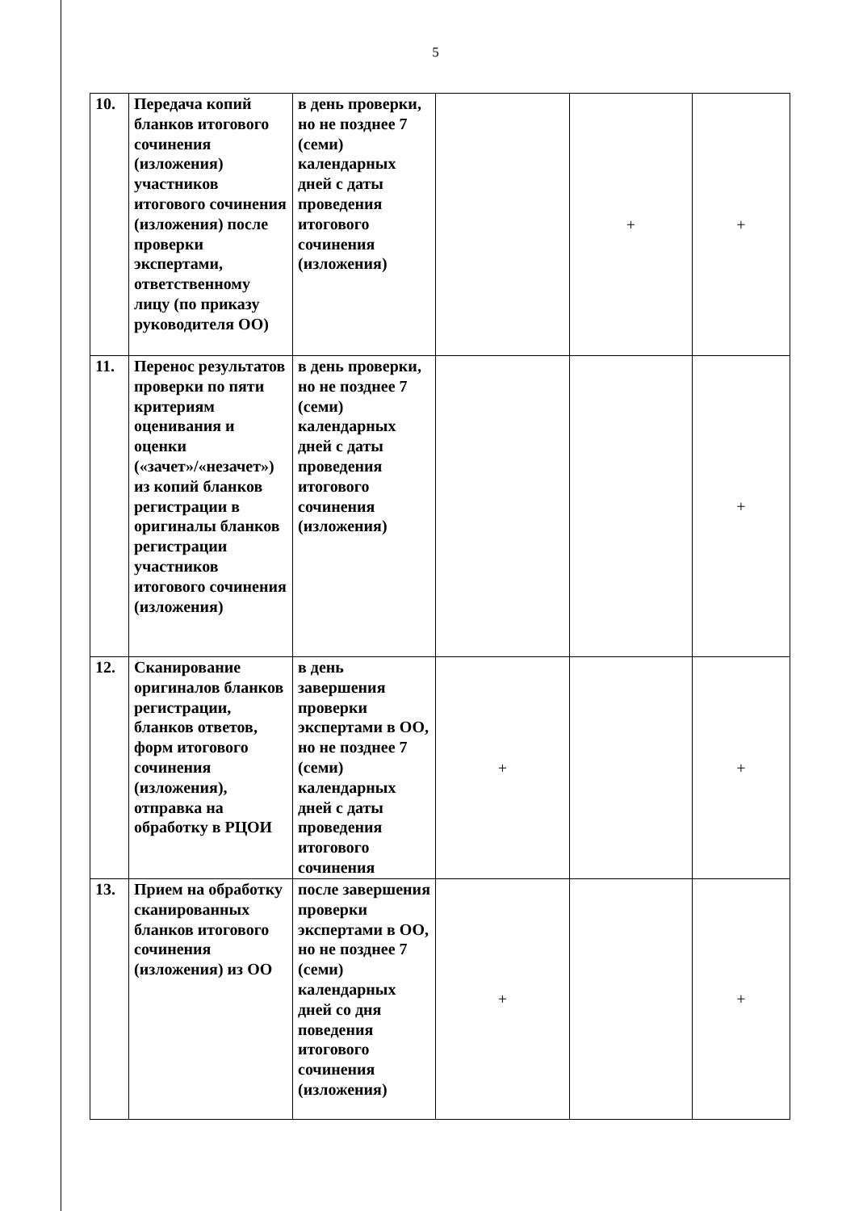5
| 10. | Передача копий бланков итогового сочинения (изложения) участников итогового сочинения (изложения) после проверки экспертами, ответственному лицу (по приказу руководителя ОО) | в день проверки, но не позднее 7 (семи) календарных дней с даты проведения итогового сочинения (изложения) | | + | + |
| 11. | Перенос результатов проверки по пяти критериям оценивания и оценки («зачет»/«незачет») из копий бланков регистрации в оригиналы бланков регистрации участников итогового сочинения (изложения) | в день проверки, но не позднее 7 (семи) календарных дней с даты проведения итогового сочинения (изложения) | | | + |
| 12. | Сканирование оригиналов бланков регистрации, бланков ответов, форм итогового сочинения (изложения), отправка на обработку в РЦОИ | в день завершения проверки экспертами в ОО, но не позднее 7 (семи) календарных дней с даты проведения итогового сочинения | + | | + |
| 13. | Прием на обработку сканированных бланков итогового сочинения (изложения) из ОО | после завершения проверки экспертами в ОО, но не позднее 7 (семи) календарных дней со дня поведения итогового сочинения (изложения) | + | | + |